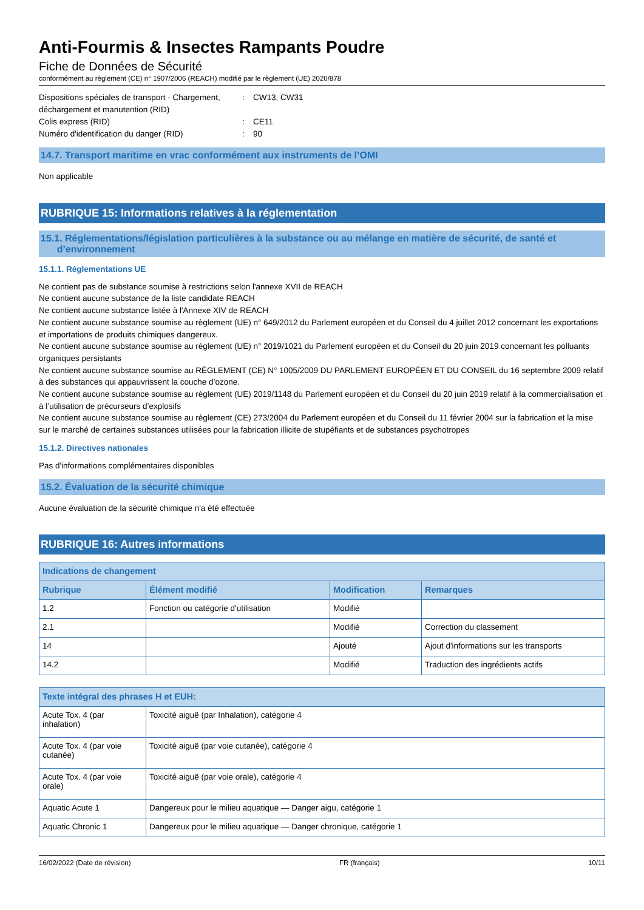Anti-Fourmis & Insectes Rampants Poudre
Fiche de Données de Sécurité
conformément au règlement (CE) n° 1907/2006 (REACH) modifié par le règlement (UE) 2020/878
Dispositions spéciales de transport - Chargement, déchargement et manutention (RID)
: CW13, CW31
Colis express (RID) : CE11
Numéro d'identification du danger (RID) : 90
14.7. Transport maritime en vrac conformément aux instruments de l’OMI
Non applicable
RUBRIQUE 15: Informations relatives à la réglementation
15.1. Réglementations/législation particulières à la substance ou au mélange en matière de sécurité, de santé et
d’environnement
15.1.1. Réglementations UE
Ne contient pas de substance soumise à restrictions selon l'annexe XVII de REACH
Ne contient aucune substance de la liste candidate REACH
Ne contient aucune substance listée à l'Annexe XIV de REACH
Ne contient aucune substance soumise au règlement (UE) n° 649/2012 du Parlement européen et du Conseil du 4 juillet 2012 concernant les exportations et importations de produits chimiques dangereux.
Ne contient aucune substance soumise au règlement (UE) n° 2019/1021 du Parlement européen et du Conseil du 20 juin 2019 concernant les polluants organiques persistants
Ne contient aucune substance soumise au RÈGLEMENT (CE) N° 1005/2009 DU PARLEMENT EUROPÉEN ET DU CONSEIL du 16 septembre 2009 relatif à des substances qui appauvrissent la couche d’ozone.
Ne contient aucune substance soumise au règlement (UE) 2019/1148 du Parlement européen et du Conseil du 20 juin 2019 relatif à la commercialisation et à l’utilisation de précurseurs d’explosifs
Ne contient aucune substance soumise au règlement (CE) 273/2004 du Parlement européen et du Conseil du 11 février 2004 sur la fabrication et la mise sur le marché de certaines substances utilisées pour la fabrication illicite de stupéfiants et de substances psychotropes
15.1.2. Directives nationales
Pas d'informations complémentaires disponibles
15.2. Évaluation de la sécurité chimique
Aucune évaluation de la sécurité chimique n'a été effectuée
RUBRIQUE 16: Autres informations
| Indications de changement | | | |
| --- | --- | --- | --- |
| Rubrique | Élément modifié | Modification | Remarques |
| 1.2 | Fonction ou catégorie d'utilisation | Modifié | |
| 2.1 | | Modifié | Correction du classement |
| 14 | | Ajouté | Ajout d'informations sur les transports |
| 14.2 | | Modifié | Traduction des ingrédients actifs |
| Texte intégral des phrases H et EUH: | |
| --- | --- |
| Acute Tox. 4 (par inhalation) | Toxicité aiguë (par Inhalation), catégorie 4 |
| Acute Tox. 4 (par voie cutanée) | Toxicité aiguë (par voie cutanée), catégorie 4 |
| Acute Tox. 4 (par voie orale) | Toxicité aiguë (par voie orale), catégorie 4 |
| Aquatic Acute 1 | Dangereux pour le milieu aquatique — Danger aigu, catégorie 1 |
| Aquatic Chronic 1 | Dangereux pour le milieu aquatique — Danger chronique, catégorie 1 |
16/02/2022 (Date de révision) FR (français) 10/11